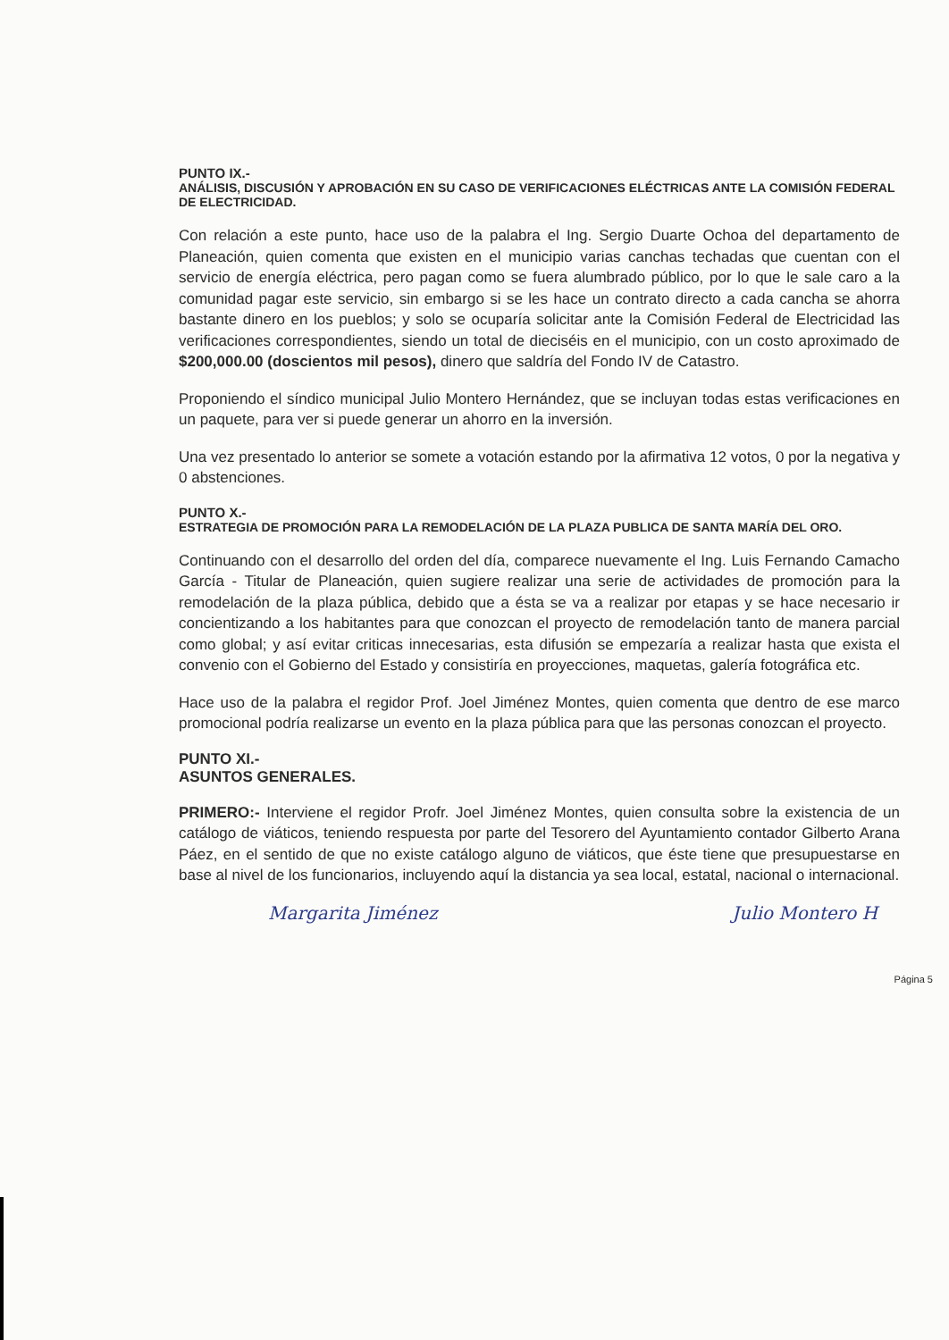PUNTO IX.-
ANÁLISIS, DISCUSIÓN Y APROBACIÓN EN SU CASO DE VERIFICACIONES ELÉCTRICAS ANTE LA COMISIÓN FEDERAL DE ELECTRICIDAD.
Con relación a este punto, hace uso de la palabra el Ing. Sergio Duarte Ochoa del departamento de Planeación, quien comenta que existen en el municipio varias canchas techadas que cuentan con el servicio de energía eléctrica, pero pagan como se fuera alumbrado público, por lo que le sale caro a la comunidad pagar este servicio, sin embargo si se les hace un contrato directo a cada cancha se ahorra bastante dinero en los pueblos; y solo se ocuparía solicitar ante la Comisión Federal de Electricidad las verificaciones correspondientes, siendo un total de dieciséis en el municipio, con un costo aproximado de $200,000.00 (doscientos mil pesos), dinero que saldría del Fondo IV de Catastro.
Proponiendo el síndico municipal Julio Montero Hernández, que se incluyan todas estas verificaciones en un paquete, para ver si puede generar un ahorro en la inversión.
Una vez presentado lo anterior se somete a votación estando por la afirmativa 12 votos, 0 por la negativa y 0 abstenciones.
PUNTO X.-
ESTRATEGIA DE PROMOCIÓN PARA LA REMODELACIÓN DE LA PLAZA PUBLICA DE SANTA MARÍA DEL ORO.
Continuando con el desarrollo del orden del día, comparece nuevamente el Ing. Luis Fernando Camacho García - Titular de Planeación, quien sugiere realizar una serie de actividades de promoción para la remodelación de la plaza pública, debido que a ésta se va a realizar por etapas y se hace necesario ir concientizando a los habitantes para que conozcan el proyecto de remodelación tanto de manera parcial como global; y así evitar criticas innecesarias, esta difusión se empezaría a realizar hasta que exista el convenio con el Gobierno del Estado y consistiría en proyecciones, maquetas, galería fotográfica etc.
Hace uso de la palabra el regidor Prof. Joel Jiménez Montes, quien comenta que dentro de ese marco promocional podría realizarse un evento en la plaza pública para que las personas conozcan el proyecto.
PUNTO XI.-
ASUNTOS GENERALES.
PRIMERO:- Interviene el regidor Profr. Joel Jiménez Montes, quien consulta sobre la existencia de un catálogo de viáticos, teniendo respuesta por parte del Tesorero del Ayuntamiento contador Gilberto Arana Páez, en el sentido de que no existe catálogo alguno de viáticos, que éste tiene que presupuestarse en base al nivel de los funcionarios, incluyendo aquí la distancia ya sea local, estatal, nacional o internacional.
Margarita Jiménez Julio Montero H
Página 5